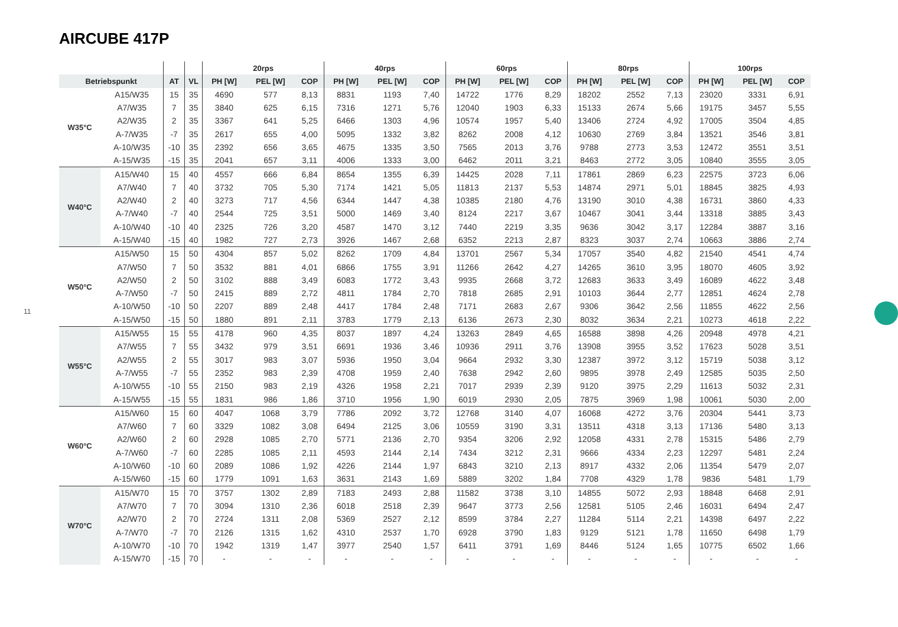AIRCUBE 417P
11
| | | | | 20rps | | | 40rps | | | 60rps | | | 80rps | | | 100rps | | |
| --- | --- | --- | --- | --- | --- | --- | --- | --- | --- | --- | --- | --- | --- | --- | --- | --- | --- | --- |
| Betriebspunkt | | AT | VL | PH [W] | PEL [W] | COP | PH [W] | PEL [W] | COP | PH [W] | PEL [W] | COP | PH [W] | PEL [W] | COP | PH [W] | PEL [W] | COP |
| W35°C | A15/W35 | 15 | 35 | 4690 | 577 | 8,13 | 8831 | 1193 | 7,40 | 14722 | 1776 | 8,29 | 18202 | 2552 | 7,13 | 23020 | 3331 | 6,91 |
| | A7/W35 | 7 | 35 | 3840 | 625 | 6,15 | 7316 | 1271 | 5,76 | 12040 | 1903 | 6,33 | 15133 | 2674 | 5,66 | 19175 | 3457 | 5,55 |
| | A2/W35 | 2 | 35 | 3367 | 641 | 5,25 | 6466 | 1303 | 4,96 | 10574 | 1957 | 5,40 | 13406 | 2724 | 4,92 | 17005 | 3504 | 4,85 |
| | A-7/W35 | -7 | 35 | 2617 | 655 | 4,00 | 5095 | 1332 | 3,82 | 8262 | 2008 | 4,12 | 10630 | 2769 | 3,84 | 13521 | 3546 | 3,81 |
| | A-10/W35 | -10 | 35 | 2392 | 656 | 3,65 | 4675 | 1335 | 3,50 | 7565 | 2013 | 3,76 | 9788 | 2773 | 3,53 | 12472 | 3551 | 3,51 |
| | A-15/W35 | -15 | 35 | 2041 | 657 | 3,11 | 4006 | 1333 | 3,00 | 6462 | 2011 | 3,21 | 8463 | 2772 | 3,05 | 10840 | 3555 | 3,05 |
| W40°C | A15/W40 | 15 | 40 | 4557 | 666 | 6,84 | 8654 | 1355 | 6,39 | 14425 | 2028 | 7,11 | 17861 | 2869 | 6,23 | 22575 | 3723 | 6,06 |
| | A7/W40 | 7 | 40 | 3732 | 705 | 5,30 | 7174 | 1421 | 5,05 | 11813 | 2137 | 5,53 | 14874 | 2971 | 5,01 | 18845 | 3825 | 4,93 |
| | A2/W40 | 2 | 40 | 3273 | 717 | 4,56 | 6344 | 1447 | 4,38 | 10385 | 2180 | 4,76 | 13190 | 3010 | 4,38 | 16731 | 3860 | 4,33 |
| | A-7/W40 | -7 | 40 | 2544 | 725 | 3,51 | 5000 | 1469 | 3,40 | 8124 | 2217 | 3,67 | 10467 | 3041 | 3,44 | 13318 | 3885 | 3,43 |
| | A-10/W40 | -10 | 40 | 2325 | 726 | 3,20 | 4587 | 1470 | 3,12 | 7440 | 2219 | 3,35 | 9636 | 3042 | 3,17 | 12284 | 3887 | 3,16 |
| | A-15/W40 | -15 | 40 | 1982 | 727 | 2,73 | 3926 | 1467 | 2,68 | 6352 | 2213 | 2,87 | 8323 | 3037 | 2,74 | 10663 | 3886 | 2,74 |
| W50°C | A15/W50 | 15 | 50 | 4304 | 857 | 5,02 | 8262 | 1709 | 4,84 | 13701 | 2567 | 5,34 | 17057 | 3540 | 4,82 | 21540 | 4541 | 4,74 |
| | A7/W50 | 7 | 50 | 3532 | 881 | 4,01 | 6866 | 1755 | 3,91 | 11266 | 2642 | 4,27 | 14265 | 3610 | 3,95 | 18070 | 4605 | 3,92 |
| | A2/W50 | 2 | 50 | 3102 | 888 | 3,49 | 6083 | 1772 | 3,43 | 9935 | 2668 | 3,72 | 12683 | 3633 | 3,49 | 16089 | 4622 | 3,48 |
| | A-7/W50 | -7 | 50 | 2415 | 889 | 2,72 | 4811 | 1784 | 2,70 | 7818 | 2685 | 2,91 | 10103 | 3644 | 2,77 | 12851 | 4624 | 2,78 |
| | A-10/W50 | -10 | 50 | 2207 | 889 | 2,48 | 4417 | 1784 | 2,48 | 7171 | 2683 | 2,67 | 9306 | 3642 | 2,56 | 11855 | 4622 | 2,56 |
| | A-15/W50 | -15 | 50 | 1880 | 891 | 2,11 | 3783 | 1779 | 2,13 | 6136 | 2673 | 2,30 | 8032 | 3634 | 2,21 | 10273 | 4618 | 2,22 |
| W55°C | A15/W55 | 15 | 55 | 4178 | 960 | 4,35 | 8037 | 1897 | 4,24 | 13263 | 2849 | 4,65 | 16588 | 3898 | 4,26 | 20948 | 4978 | 4,21 |
| | A7/W55 | 7 | 55 | 3432 | 979 | 3,51 | 6691 | 1936 | 3,46 | 10936 | 2911 | 3,76 | 13908 | 3955 | 3,52 | 17623 | 5028 | 3,51 |
| | A2/W55 | 2 | 55 | 3017 | 983 | 3,07 | 5936 | 1950 | 3,04 | 9664 | 2932 | 3,30 | 12387 | 3972 | 3,12 | 15719 | 5038 | 3,12 |
| | A-7/W55 | -7 | 55 | 2352 | 983 | 2,39 | 4708 | 1959 | 2,40 | 7638 | 2942 | 2,60 | 9895 | 3978 | 2,49 | 12585 | 5035 | 2,50 |
| | A-10/W55 | -10 | 55 | 2150 | 983 | 2,19 | 4326 | 1958 | 2,21 | 7017 | 2939 | 2,39 | 9120 | 3975 | 2,29 | 11613 | 5032 | 2,31 |
| | A-15/W55 | -15 | 55 | 1831 | 986 | 1,86 | 3710 | 1956 | 1,90 | 6019 | 2930 | 2,05 | 7875 | 3969 | 1,98 | 10061 | 5030 | 2,00 |
| W60°C | A15/W60 | 15 | 60 | 4047 | 1068 | 3,79 | 7786 | 2092 | 3,72 | 12768 | 3140 | 4,07 | 16068 | 4272 | 3,76 | 20304 | 5441 | 3,73 |
| | A7/W60 | 7 | 60 | 3329 | 1082 | 3,08 | 6494 | 2125 | 3,06 | 10559 | 3190 | 3,31 | 13511 | 4318 | 3,13 | 17136 | 5480 | 3,13 |
| | A2/W60 | 2 | 60 | 2928 | 1085 | 2,70 | 5771 | 2136 | 2,70 | 9354 | 3206 | 2,92 | 12058 | 4331 | 2,78 | 15315 | 5486 | 2,79 |
| | A-7/W60 | -7 | 60 | 2285 | 1085 | 2,11 | 4593 | 2144 | 2,14 | 7434 | 3212 | 2,31 | 9666 | 4334 | 2,23 | 12297 | 5481 | 2,24 |
| | A-10/W60 | -10 | 60 | 2089 | 1086 | 1,92 | 4226 | 2144 | 1,97 | 6843 | 3210 | 2,13 | 8917 | 4332 | 2,06 | 11354 | 5479 | 2,07 |
| | A-15/W60 | -15 | 60 | 1779 | 1091 | 1,63 | 3631 | 2143 | 1,69 | 5889 | 3202 | 1,84 | 7708 | 4329 | 1,78 | 9836 | 5481 | 1,79 |
| W70°C | A15/W70 | 15 | 70 | 3757 | 1302 | 2,89 | 7183 | 2493 | 2,88 | 11582 | 3738 | 3,10 | 14855 | 5072 | 2,93 | 18848 | 6468 | 2,91 |
| | A7/W70 | 7 | 70 | 3094 | 1310 | 2,36 | 6018 | 2518 | 2,39 | 9647 | 3773 | 2,56 | 12581 | 5105 | 2,46 | 16031 | 6494 | 2,47 |
| | A2/W70 | 2 | 70 | 2724 | 1311 | 2,08 | 5369 | 2527 | 2,12 | 8599 | 3784 | 2,27 | 11284 | 5114 | 2,21 | 14398 | 6497 | 2,22 |
| | A-7/W70 | -7 | 70 | 2126 | 1315 | 1,62 | 4310 | 2537 | 1,70 | 6928 | 3790 | 1,83 | 9129 | 5121 | 1,78 | 11650 | 6498 | 1,79 |
| | A-10/W70 | -10 | 70 | 1942 | 1319 | 1,47 | 3977 | 2540 | 1,57 | 6411 | 3791 | 1,69 | 8446 | 5124 | 1,65 | 10775 | 6502 | 1,66 |
| | A-15/W70 | -15 | 70 | - | - | - | - | - | - | - | - | - | - | - | - | - | - | - |